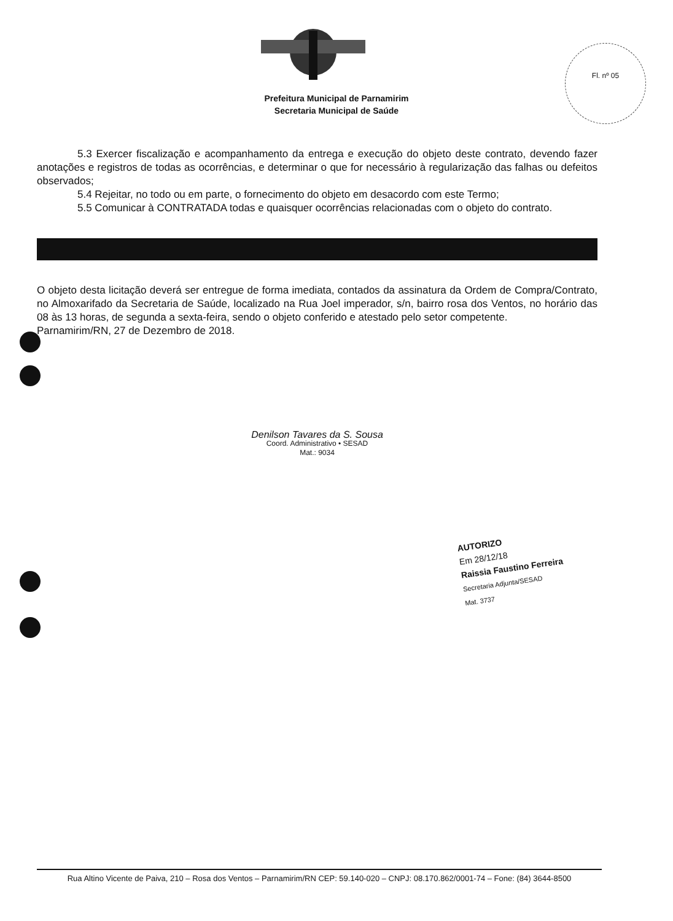Fl. nº 05
Prefeitura Municipal de Parnamirim
Secretaria Municipal de Saúde
5.3 Exercer fiscalização e acompanhamento da entrega e execução do objeto deste contrato, devendo fazer anotações e registros de todas as ocorrências, e determinar o que for necessário à regularização das falhas ou defeitos observados;
5.4 Rejeitar, no todo ou em parte, o fornecimento do objeto em desacordo com este Termo;
5.5 Comunicar à CONTRATADA todas e quaisquer ocorrências relacionadas com o objeto do contrato.
O objeto desta licitação deverá ser entregue de forma imediata, contados da assinatura da Ordem de Compra/Contrato, no Almoxarifado da Secretaria de Saúde, localizado na Rua Joel imperador, s/n, bairro rosa dos Ventos, no horário das 08 às 13 horas, de segunda a sexta-feira, sendo o objeto conferido e atestado pelo setor competente.
Parnamirim/RN, 27 de Dezembro de 2018.
Denilson Tavares da S. Sousa
Coord. Administrativo • SESAD
Mat.: 9034
AUTORIZO
Em 28/12/18
Raissia Faustino Ferreira
Secretaria Adjunta/SESAD
Mat. 3737
Rua Altino Vicente de Paiva, 210 – Rosa dos Ventos – Parnamirim/RN CEP: 59.140-020 – CNPJ: 08.170.862/0001-74 – Fone: (84) 3644-8500